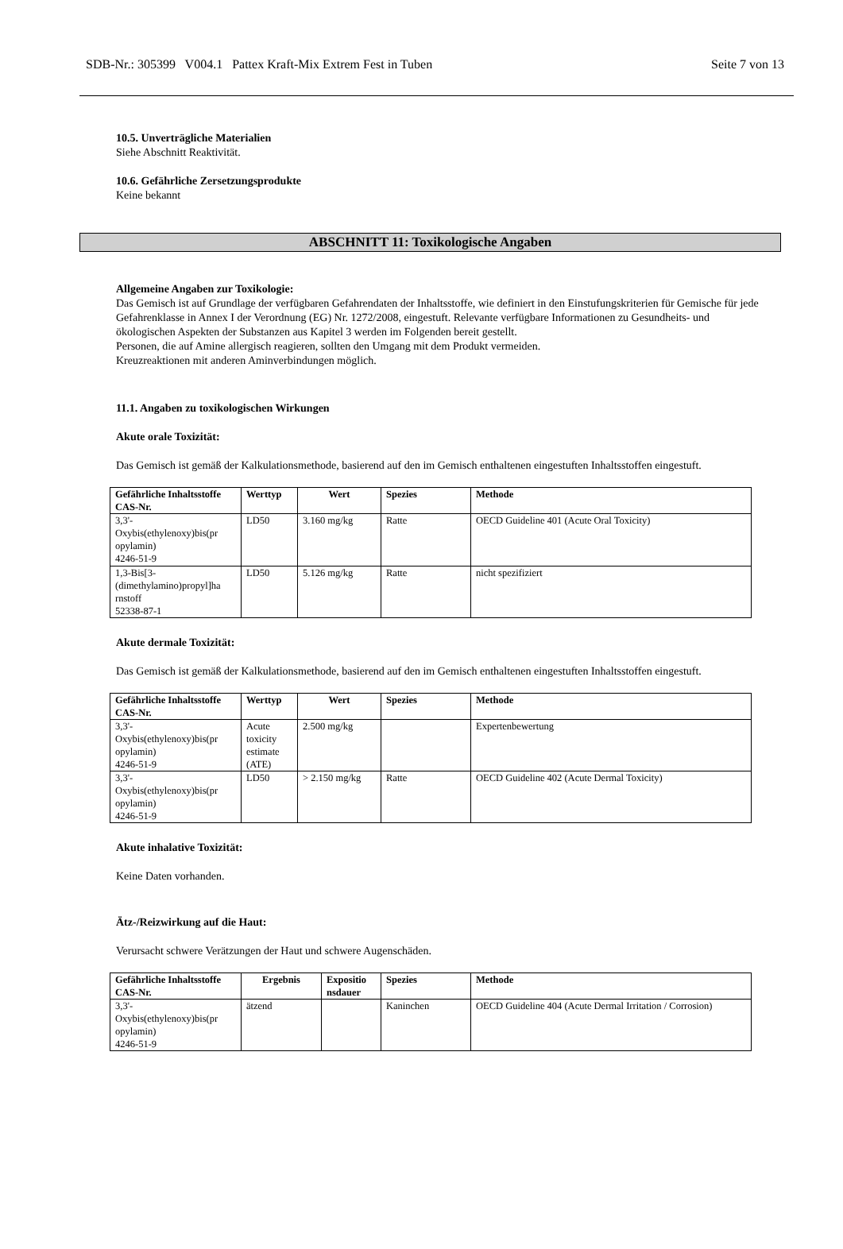SDB-Nr.: 305399 V004.1 Pattex Kraft-Mix Extrem Fest in Tuben Seite 7 von 13
10.5. Unverträgliche Materialien
Siehe Abschnitt Reaktivität.
10.6. Gefährliche Zersetzungsprodukte
Keine bekannt
ABSCHNITT 11: Toxikologische Angaben
Allgemeine Angaben zur Toxikologie:
Das Gemisch ist auf Grundlage der verfügbaren Gefahrendaten der Inhaltsstoffe, wie definiert in den Einstufungskriterien für Gemische für jede Gefahrenklasse in Annex I der Verordnung (EG) Nr. 1272/2008, eingestuft. Relevante verfügbare Informationen zu Gesundheits- und ökologischen Aspekten der Substanzen aus Kapitel 3 werden im Folgenden bereit gestellt.
Personen, die auf Amine allergisch reagieren, sollten den Umgang mit dem Produkt vermeiden.
Kreuzreaktionen mit anderen Aminverbindungen möglich.
11.1. Angaben zu toxikologischen Wirkungen
Akute orale Toxizität:
Das Gemisch ist gemäß der Kalkulationsmethode, basierend auf den im Gemisch enthaltenen eingestuften Inhaltsstoffen eingestuft.
| Gefährliche Inhaltsstoffe CAS-Nr. | Werttyp | Wert | Spezies | Methode |
| --- | --- | --- | --- | --- |
| 3,3'- Oxybis(ethylenoxy)bis(pr opylamin) 4246-51-9 | LD50 | 3.160 mg/kg | Ratte | OECD Guideline 401 (Acute Oral Toxicity) |
| 1,3-Bis[3- (dimethylamino)propyl]ha rnstoff 52338-87-1 | LD50 | 5.126 mg/kg | Ratte | nicht spezifiziert |
Akute dermale Toxizität:
Das Gemisch ist gemäß der Kalkulationsmethode, basierend auf den im Gemisch enthaltenen eingestuften Inhaltsstoffen eingestuft.
| Gefährliche Inhaltsstoffe CAS-Nr. | Werttyp | Wert | Spezies | Methode |
| --- | --- | --- | --- | --- |
| 3,3'- Oxybis(ethylenoxy)bis(pr opylamin) 4246-51-9 | Acute toxicity estimate (ATE) | 2.500 mg/kg | | Expertenbewertung |
| 3,3'- Oxybis(ethylenoxy)bis(pr opylamin) 4246-51-9 | LD50 | > 2.150 mg/kg | Ratte | OECD Guideline 402 (Acute Dermal Toxicity) |
Akute inhalative Toxizität:
Keine Daten vorhanden.
Ätz-/Reizwirkung auf die Haut:
Verursacht schwere Verätzungen der Haut und schwere Augenschäden.
| Gefährliche Inhaltsstoffe CAS-Nr. | Ergebnis | Expositio nsdauer | Spezies | Methode |
| --- | --- | --- | --- | --- |
| 3,3'- Oxybis(ethylenoxy)bis(pr opylamin) 4246-51-9 | ätzend | | Kaninchen | OECD Guideline 404 (Acute Dermal Irritation / Corrosion) |